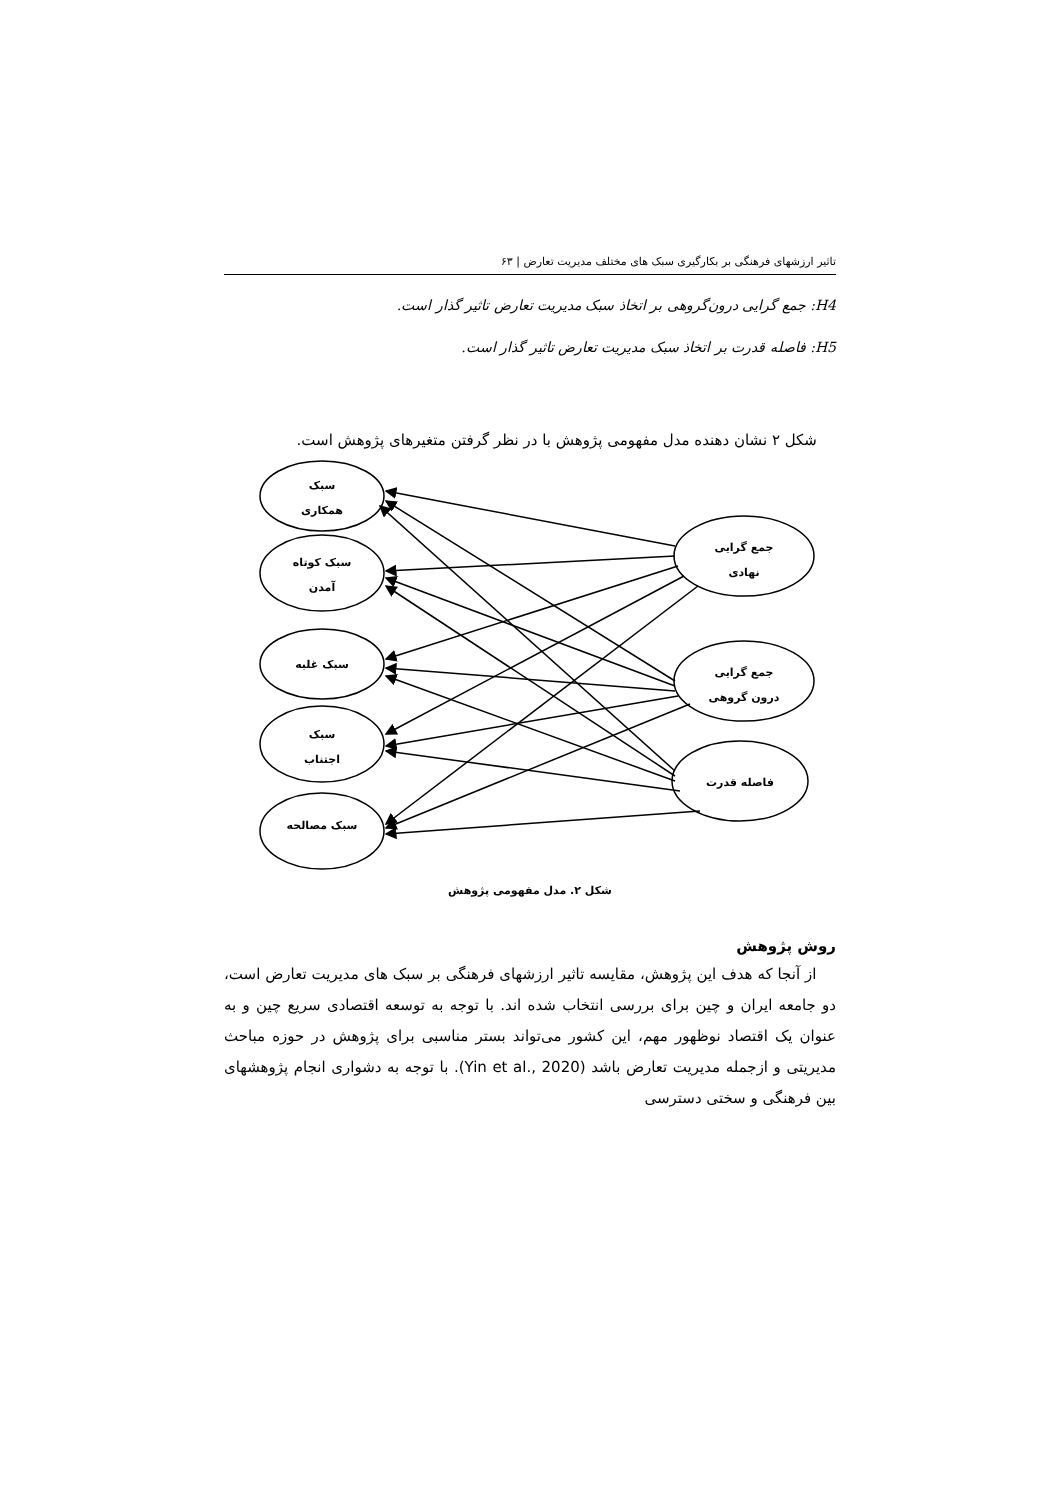تاثیر ارزشهای فرهنگی بر بکارگیری سبک های مختلف مدیریت تعارض | ۶۳
H4: جمع گرایی درون‌گروهی بر اتخاذ سبک مدیریت تعارض تاثیر گذار است.
H5: فاصله قدرت بر اتخاذ سبک مدیریت تعارض تاثیر گذار است.
شکل ۲ نشان دهنده مدل مفهومی پژوهش با در نظر گرفتن متغیرهای پژوهش است.
سبک
همکاری
سبک کوتاه
آمدن
سبک غلبه
سبک
اجتناب
سبک مصالحه
جمع گرایی
نهادی
جمع گرایی
درون گروهی
فاصله قدرت
شکل ۲. مدل مفهومی پژوهش
روش پژوهش
از آنجا که هدف این پژوهش، مقایسه تاثیر ارزشهای فرهنگی بر سبک های مدیریت تعارض است، دو جامعه ایران و چین برای بررسی انتخاب شده اند. با توجه به توسعه اقتصادی سریع چین و به عنوان یک اقتصاد نوظهور مهم، این کشور می‌تواند بستر مناسبی برای پژوهش در حوزه مباحث مدیریتی و ازجمله مدیریت تعارض باشد (Yin et al., 2020). با توجه به دشواری انجام پژوهشهای بین فرهنگی و سختی دسترسی